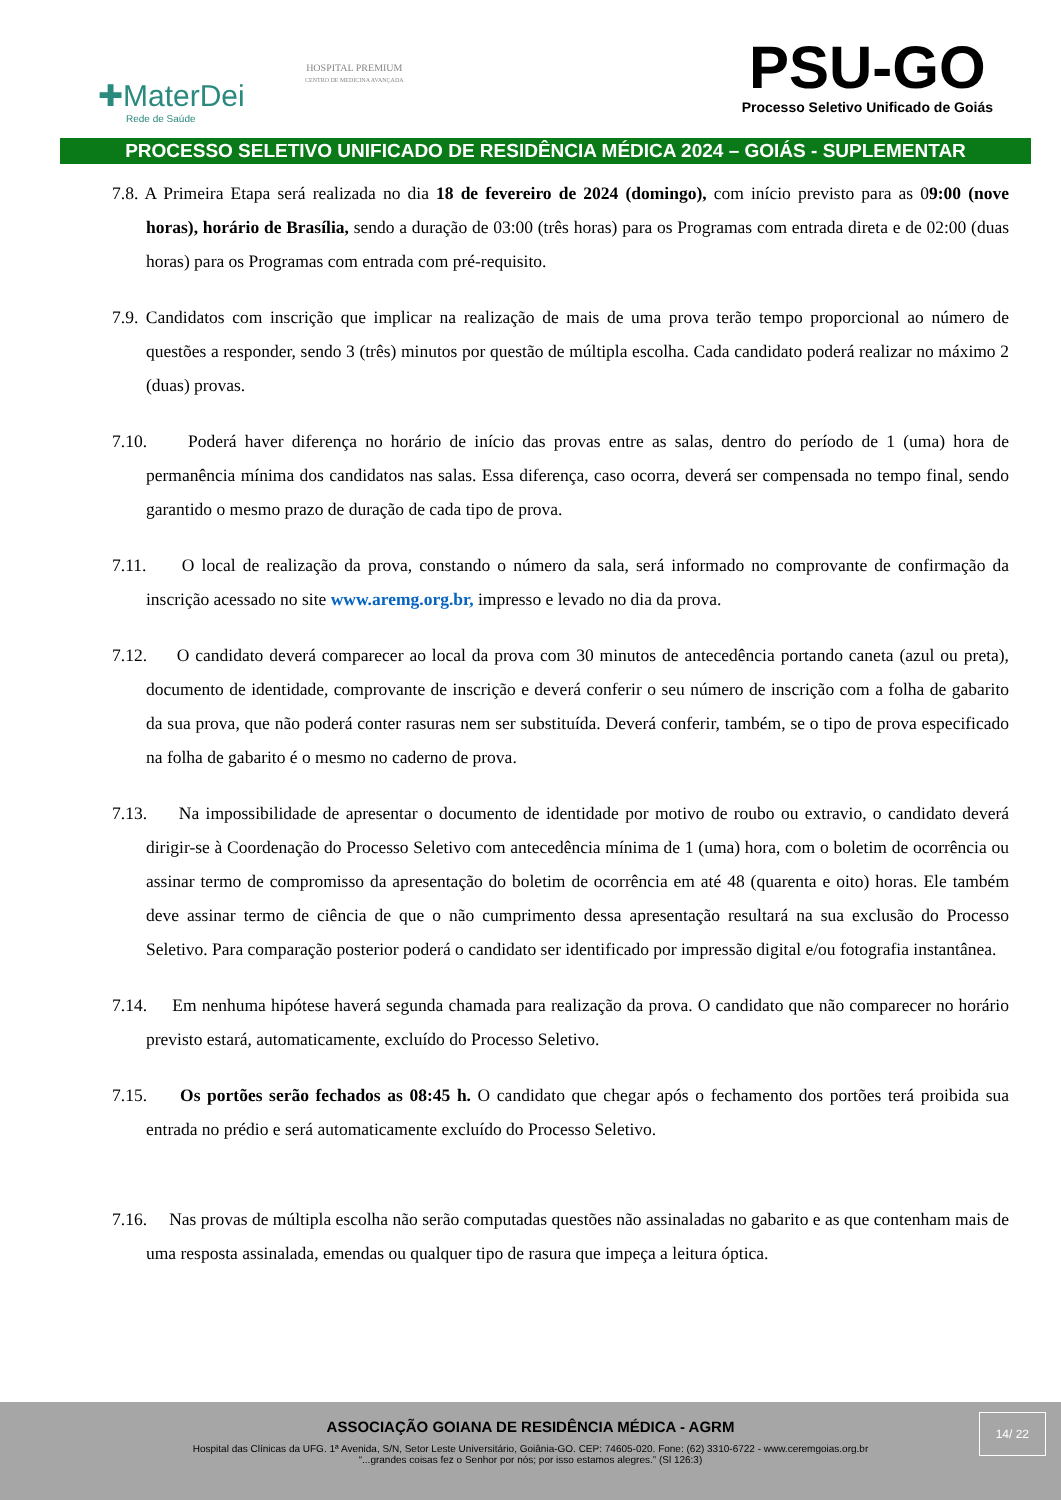✚MaterDei
Rede de Saúde
HOSPITAL PREMIUM
CENTRO DE MEDICINA AVANÇADA
PSU-GO
Processo Seletivo Unificado de Goiás
PROCESSO SELETIVO UNIFICADO DE RESIDÊNCIA MÉDICA 2024 – GOIÁS - SUPLEMENTAR
7.8. A Primeira Etapa será realizada no dia 18 de fevereiro de 2024 (domingo), com início previsto para as 09:00 (nove horas), horário de Brasília, sendo a duração de 03:00 (três horas) para os Programas com entrada direta e de 02:00 (duas horas) para os Programas com entrada com pré-requisito.
7.9. Candidatos com inscrição que implicar na realização de mais de uma prova terão tempo proporcional ao número de questões a responder, sendo 3 (três) minutos por questão de múltipla escolha. Cada candidato poderá realizar no máximo 2 (duas) provas.
7.10. Poderá haver diferença no horário de início das provas entre as salas, dentro do período de 1 (uma) hora de permanência mínima dos candidatos nas salas. Essa diferença, caso ocorra, deverá ser compensada no tempo final, sendo garantido o mesmo prazo de duração de cada tipo de prova.
7.11. O local de realização da prova, constando o número da sala, será informado no comprovante de confirmação da inscrição acessado no site www.aremg.org.br, impresso e levado no dia da prova.
7.12. O candidato deverá comparecer ao local da prova com 30 minutos de antecedência portando caneta (azul ou preta), documento de identidade, comprovante de inscrição e deverá conferir o seu número de inscrição com a folha de gabarito da sua prova, que não poderá conter rasuras nem ser substituída. Deverá conferir, também, se o tipo de prova especificado na folha de gabarito é o mesmo no caderno de prova.
7.13. Na impossibilidade de apresentar o documento de identidade por motivo de roubo ou extravio, o candidato deverá dirigir-se à Coordenação do Processo Seletivo com antecedência mínima de 1 (uma) hora, com o boletim de ocorrência ou assinar termo de compromisso da apresentação do boletim de ocorrência em até 48 (quarenta e oito) horas. Ele também deve assinar termo de ciência de que o não cumprimento dessa apresentação resultará na sua exclusão do Processo Seletivo. Para comparação posterior poderá o candidato ser identificado por impressão digital e/ou fotografia instantânea.
7.14. Em nenhuma hipótese haverá segunda chamada para realização da prova. O candidato que não comparecer no horário previsto estará, automaticamente, excluído do Processo Seletivo.
7.15. Os portões serão fechados as 08:45 h. O candidato que chegar após o fechamento dos portões terá proibida sua entrada no prédio e será automaticamente excluído do Processo Seletivo.
7.16. Nas provas de múltipla escolha não serão computadas questões não assinaladas no gabarito e as que contenham mais de uma resposta assinalada, emendas ou qualquer tipo de rasura que impeça a leitura óptica.
14/ 22
ASSOCIAÇÃO GOIANA DE RESIDÊNCIA MÉDICA - AGRM
Hospital das Clínicas da UFG. 1ª Avenida, S/N, Setor Leste Universitário, Goiânia-GO. CEP: 74605-020. Fone: (62) 3310-6722 - www.ceremgoias.org.br
“...grandes coisas fez o Senhor por nós; por isso estamos alegres.” (Sl 126:3)